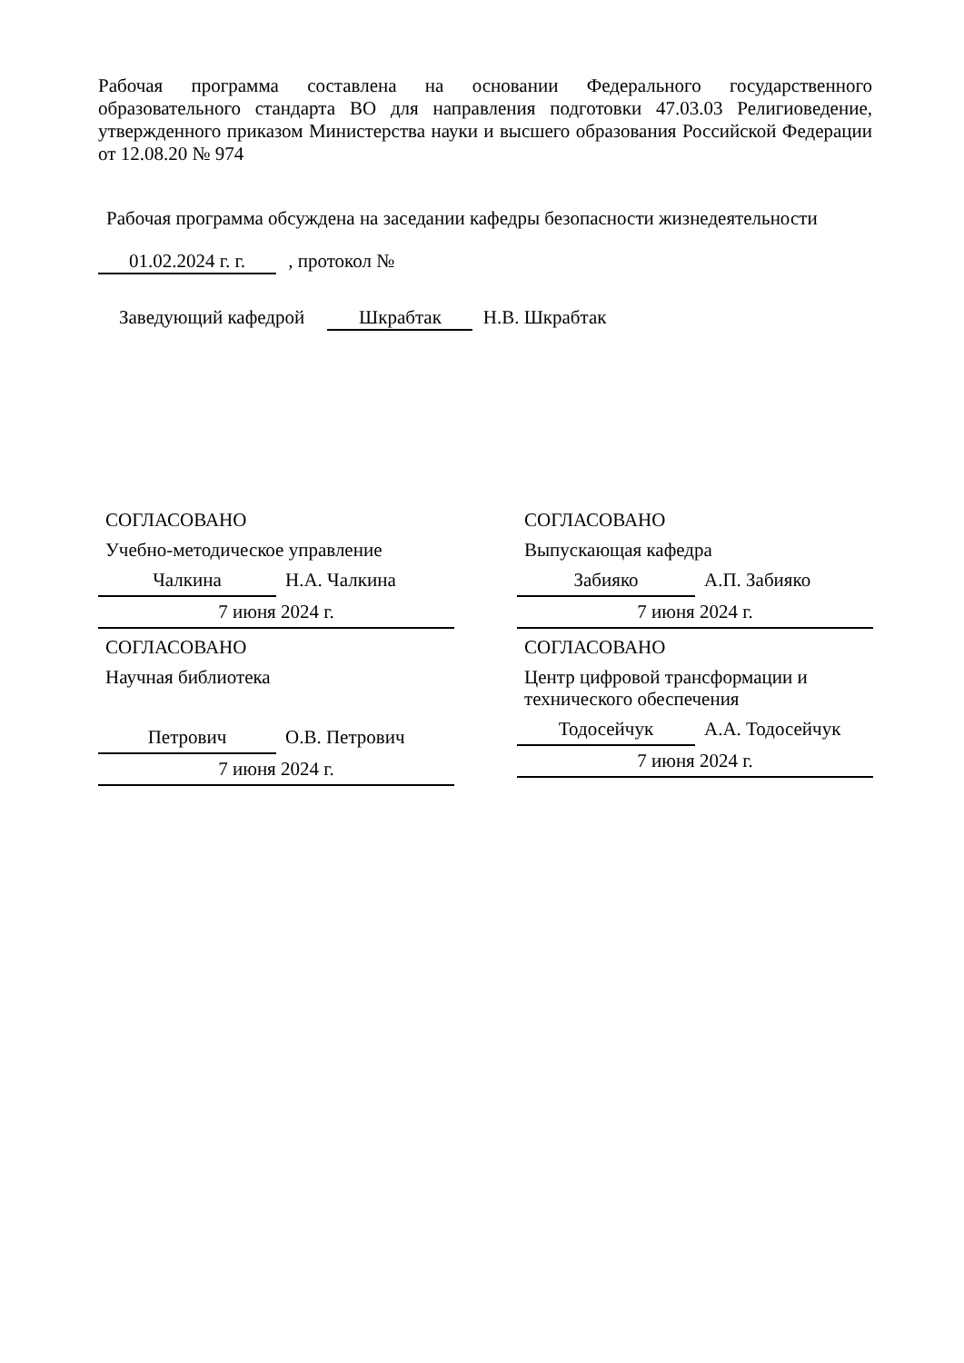Рабочая программа составлена на основании Федерального государственного образовательного стандарта ВО для направления подготовки 47.03.03 Религиоведение, утвержденного приказом Министерства науки и высшего образования Российской Федерации от 12.08.20 № 974
Рабочая программа обсуждена на заседании кафедры безопасности жизнедеятельности
01.02.2024 г. г. , протокол №
Заведующий кафедрой Шкрабтак Н.В. Шкрабтак
СОГЛАСОВАНО
Учебно-методическое управление
Чалкина Н.А. Чалкина
7 июня 2024 г.
СОГЛАСОВАНО
Выпускающая кафедра
Забияко А.П. Забияко
7 июня 2024 г.
СОГЛАСОВАНО
Научная библиотека
Петрович О.В. Петрович
7 июня 2024 г.
СОГЛАСОВАНО
Центр цифровой трансформации и технического обеспечения
Тодосейчук А.А. Тодосейчук
7 июня 2024 г.